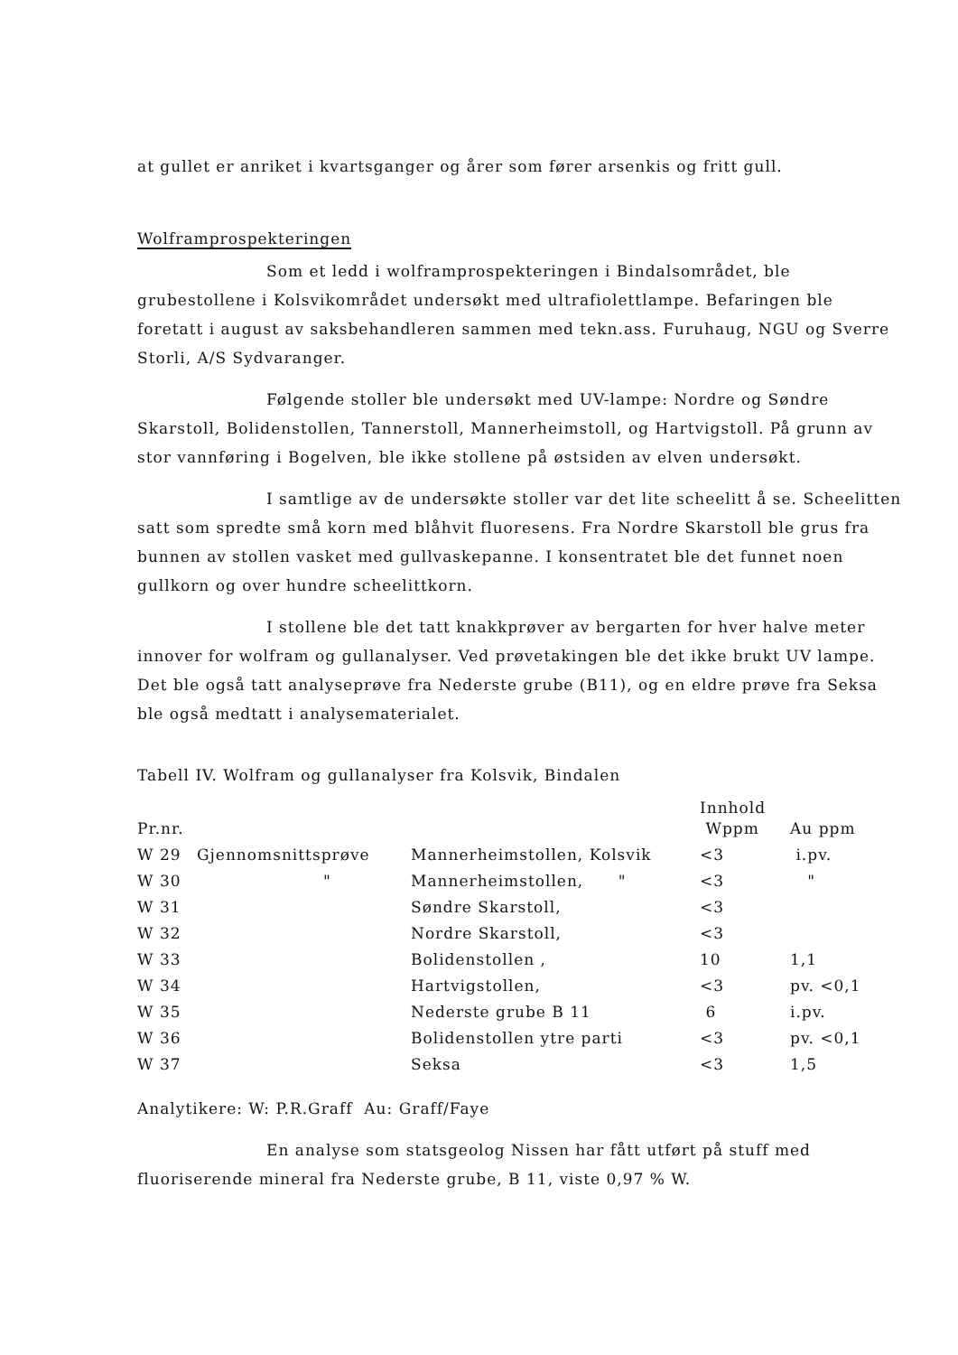at gullet er anriket i kvartsganger og årer som fører arsenkis og fritt gull.
Wolframprospekteringen
Som et ledd i wolframprospekteringen i Bindalsområdet, ble grubestollene i Kolsvikområdet undersøkt med ultrafiolettlampe. Befaringen ble foretatt i august av saksbehandleren sammen med tekn.ass. Furuhaug, NGU og Sverre Storli, A/S Sydvaranger.
Følgende stoller ble undersøkt med UV-lampe: Nordre og Søndre Skarstoll, Bolidenstollen, Tannerstoll, Mannerheimstoll, og Hartvigstoll. På grunn av stor vannføring i Bogelven, ble ikke stollene på østsiden av elven undersøkt.
I samtlige av de undersøkte stoller var det lite scheelitt å se. Scheelitten satt som spredte små korn med blåhvit fluoresens. Fra Nordre Skarstoll ble grus fra bunnen av stollen vasket med gullvaskepanne. I konsentratet ble det funnet noen gullkorn og over hundre scheelittkorn.
I stollene ble det tatt knakkprøver av bergarten for hver halve meter innover for wolfram og gullanalyser. Ved prøvetakingen ble det ikke brukt UV lampe. Det ble også tatt analyseprøve fra Nederste grube (B11), og en eldre prøve fra Seksa ble også medtatt i analysematerialet.
Tabell IV. Wolfram og gullanalyser fra Kolsvik, Bindalen
| Pr.nr. | | | Innhold Wppm | Au ppm |
| --- | --- | --- | --- | --- |
| W 29 | Gjennomsnittsprøve | Mannerheimstollen, Kolsvik | <3 | i.pv. |
| W 30 | " | Mannerheimstollen, " | <3 | " |
| W 31 | | Søndre Skarstoll, | <3 | |
| W 32 | | Nordre Skarstoll, | <3 | |
| W 33 | | Bolidenstollen , | 10 | 1,1 |
| W 34 | | Hartvigstollen, | <3 | pv. <0,1 |
| W 35 | | Nederste grube B 11 | 6 | i.pv. |
| W 36 | | Bolidenstollen ytre parti | <3 | pv. <0,1 |
| W 37 | | Seksa | <3 | 1,5 |
Analytikere: W: P.R.Graff Au: Graff/Faye
En analyse som statsgeolog Nissen har fått utført på stuff med fluoriserende mineral fra Nederste grube, B 11, viste 0,97 % W.